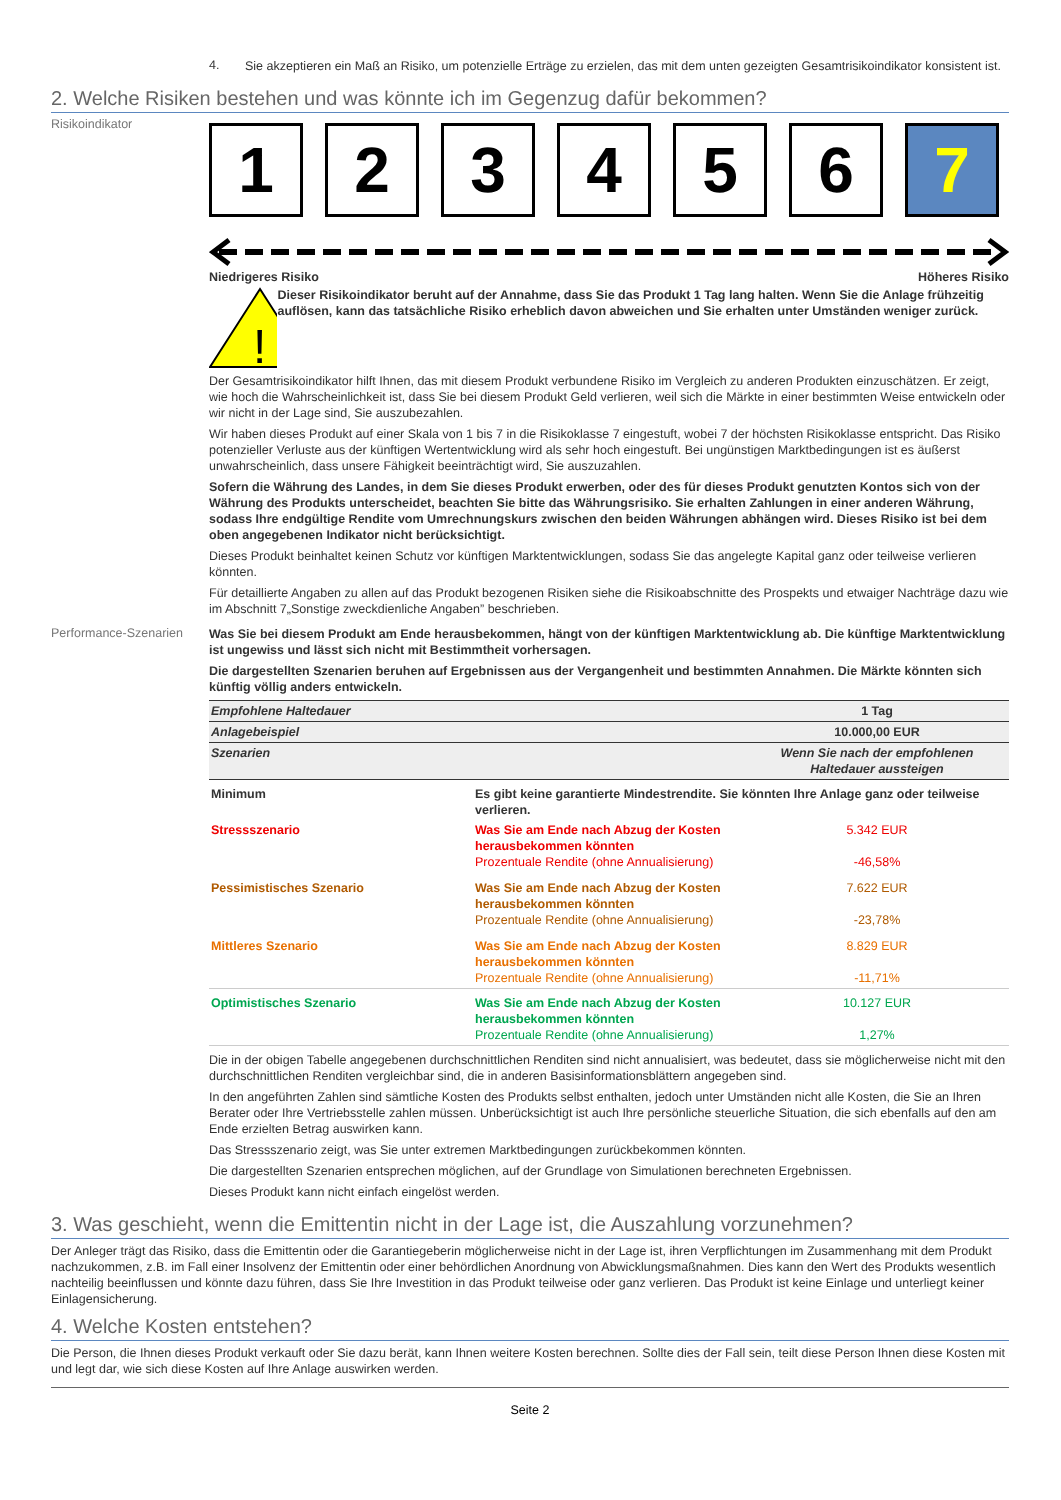4.
Sie akzeptieren ein Maß an Risiko, um potenzielle Erträge zu erzielen, das mit dem unten gezeigten Gesamtrisikoindikator konsistent ist.
2. Welche Risiken bestehen und was könnte ich im Gegenzug dafür bekommen?
Risikoindikator
1 2 3 4 5 6 7
Niedrigeres Risiko Höheres Risiko
!
Dieser Risikoindikator beruht auf der Annahme, dass Sie das Produkt 1 Tag lang halten. Wenn Sie die Anlage frühzeitig auflösen, kann das tatsächliche Risiko erheblich davon abweichen und Sie erhalten unter Umständen weniger zurück.
Der Gesamtrisikoindikator hilft Ihnen, das mit diesem Produkt verbundene Risiko im Vergleich zu anderen Produkten einzuschätzen. Er zeigt, wie hoch die Wahrscheinlichkeit ist, dass Sie bei diesem Produkt Geld verlieren, weil sich die Märkte in einer bestimmten Weise entwickeln oder wir nicht in der Lage sind, Sie auszubezahlen.
Wir haben dieses Produkt auf einer Skala von 1 bis 7 in die Risikoklasse 7 eingestuft, wobei 7 der höchsten Risikoklasse entspricht. Das Risiko potenzieller Verluste aus der künftigen Wertentwicklung wird als sehr hoch eingestuft. Bei ungünstigen Marktbedingungen ist es äußerst unwahrscheinlich, dass unsere Fähigkeit beeinträchtigt wird, Sie auszuzahlen.
Sofern die Währung des Landes, in dem Sie dieses Produkt erwerben, oder des für dieses Produkt genutzten Kontos sich von der Währung des Produkts unterscheidet, beachten Sie bitte das Währungsrisiko. Sie erhalten Zahlungen in einer anderen Währung, sodass Ihre endgültige Rendite vom Umrechnungskurs zwischen den beiden Währungen abhängen wird. Dieses Risiko ist bei dem oben angegebenen Indikator nicht berücksichtigt.
Dieses Produkt beinhaltet keinen Schutz vor künftigen Marktentwicklungen, sodass Sie das angelegte Kapital ganz oder teilweise verlieren könnten.
Für detaillierte Angaben zu allen auf das Produkt bezogenen Risiken siehe die Risikoabschnitte des Prospekts und etwaiger Nachträge dazu wie im Abschnitt 7„Sonstige zweckdienliche Angaben” beschrieben.
Performance-Szenarien
Was Sie bei diesem Produkt am Ende herausbekommen, hängt von der künftigen Marktentwicklung ab. Die künftige Marktentwicklung ist ungewiss und lässt sich nicht mit Bestimmtheit vorhersagen.
Die dargestellten Szenarien beruhen auf Ergebnissen aus der Vergangenheit und bestimmten Annahmen. Die Märkte könnten sich künftig völlig anders entwickeln.
| Empfohlene Haltedauer | | 1 Tag |
| Anlagebeispiel | | 10.000,00 EUR |
| Szenarien | | Wenn Sie nach der empfohlenen Haltedauer aussteigen |
| Minimum | Es gibt keine garantierte Mindestrendite. Sie könnten Ihre Anlage ganz oder teilweise verlieren. | |
| Stressszenario | Was Sie am Ende nach Abzug der Kosten herausbekommen könnten Prozentuale Rendite (ohne Annualisierung) | 5.342 EUR -46,58% |
| Pessimistisches Szenario | Was Sie am Ende nach Abzug der Kosten herausbekommen könnten Prozentuale Rendite (ohne Annualisierung) | 7.622 EUR -23,78% |
| Mittleres Szenario | Was Sie am Ende nach Abzug der Kosten herausbekommen könnten Prozentuale Rendite (ohne Annualisierung) | 8.829 EUR -11,71% |
| Optimistisches Szenario | Was Sie am Ende nach Abzug der Kosten herausbekommen könnten Prozentuale Rendite (ohne Annualisierung) | 10.127 EUR 1,27% |
Die in der obigen Tabelle angegebenen durchschnittlichen Renditen sind nicht annualisiert, was bedeutet, dass sie möglicherweise nicht mit den durchschnittlichen Renditen vergleichbar sind, die in anderen Basisinformationsblättern angegeben sind.
In den angeführten Zahlen sind sämtliche Kosten des Produkts selbst enthalten, jedoch unter Umständen nicht alle Kosten, die Sie an Ihren Berater oder Ihre Vertriebsstelle zahlen müssen. Unberücksichtigt ist auch Ihre persönliche steuerliche Situation, die sich ebenfalls auf den am Ende erzielten Betrag auswirken kann.
Das Stressszenario zeigt, was Sie unter extremen Marktbedingungen zurückbekommen könnten.
Die dargestellten Szenarien entsprechen möglichen, auf der Grundlage von Simulationen berechneten Ergebnissen.
Dieses Produkt kann nicht einfach eingelöst werden.
3. Was geschieht, wenn die Emittentin nicht in der Lage ist, die Auszahlung vorzunehmen?
Der Anleger trägt das Risiko, dass die Emittentin oder die Garantiegeberin möglicherweise nicht in der Lage ist, ihren Verpflichtungen im Zusammenhang mit dem Produkt nachzukommen, z.B. im Fall einer Insolvenz der Emittentin oder einer behördlichen Anordnung von Abwicklungsmaßnahmen. Dies kann den Wert des Produkts wesentlich nachteilig beeinflussen und könnte dazu führen, dass Sie Ihre Investition in das Produkt teilweise oder ganz verlieren. Das Produkt ist keine Einlage und unterliegt keiner Einlagensicherung.
4. Welche Kosten entstehen?
Die Person, die Ihnen dieses Produkt verkauft oder Sie dazu berät, kann Ihnen weitere Kosten berechnen. Sollte dies der Fall sein, teilt diese Person Ihnen diese Kosten mit und legt dar, wie sich diese Kosten auf Ihre Anlage auswirken werden.
Seite 2